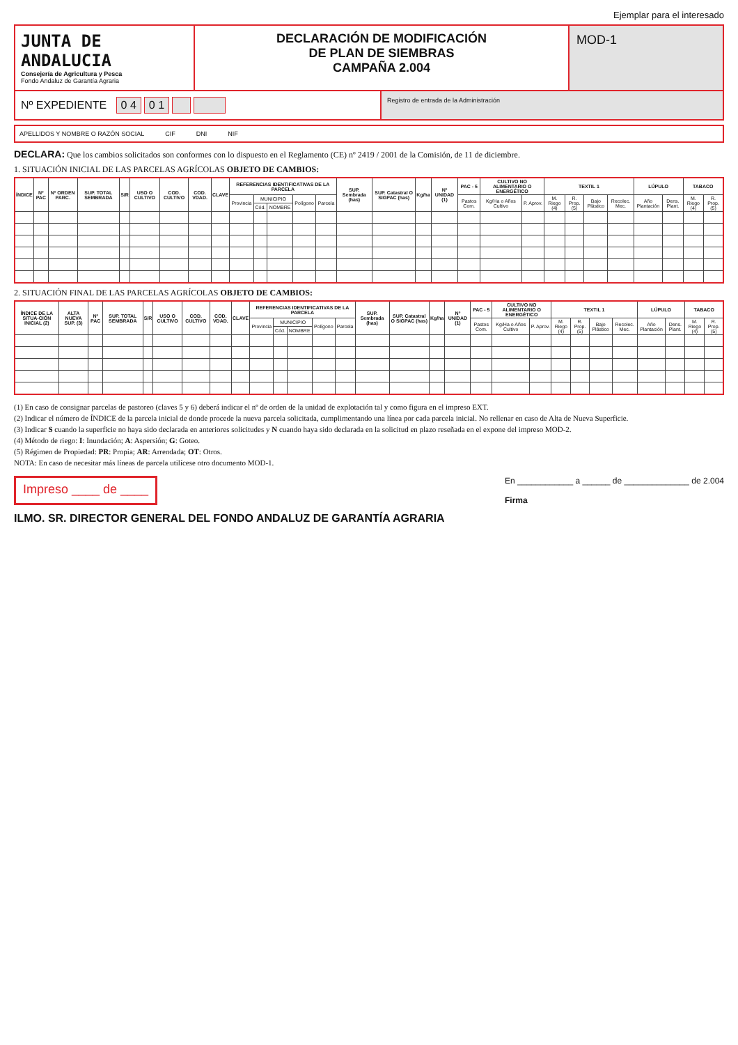Ejemplar para el interesado
JUNTA DE ANDALUCIA
Consejería de Agricultura y Pesca
Fondo Andaluz de Garantía Agraria
DECLARACIÓN DE MODIFICACIÓN
DE PLAN DE SIEMBRAS
CAMPAÑA 2.004
MOD-1
Nº EXPEDIENTE 0 4 0 1
Registro de entrada de la Administración
APELLIDOS Y NOMBRE O RAZÓN SOCIAL CIF DNI NIF
DECLARA: Que los cambios solicitados son conformes con lo dispuesto en el Reglamento (CE) nº 2419 / 2001 de la Comisión, de 11 de diciembre.
1. SITUACIÓN INICIAL DE LAS PARCELAS AGRÍCOLAS OBJETO DE CAMBIOS:
| ÍNDICE | Nº PAC | Nº ORDEN PARC. | SUP. TOTAL SEMBRADA | S/R | USO O CULTIVO | COD. CULTIVO | COD. VDAD. | CLAVE | REFERENCIAS IDENTIFICATIVAS DE LA PARCELA | | | | | SUP. Sembrada (has) | SUP. Catastral O SIGPAC (has) | Kg/ha | Nº UNIDAD (1) | PAC - 5 | CULTIVO NO ALIMENTARIO O ENERGÉTICO | | TEXTIL 1 | | | | LÚPULO | | TABACO | |
| --- | --- | --- | --- | --- | --- | --- | --- | --- | --- | --- | --- | --- | --- | --- | --- | --- | --- | --- | --- | --- | --- | --- | --- | --- | --- | --- | --- | --- |
| | | | | | | | | | Provincia | MUNICIPIO | | Polígono | Parcela | | | | | Pastos Com. | Kg/Ha o Años Cultivo | P. Aprov. | M. Riego (4) | R. Prop. (5) | Bajo Plástico | Recolec. Mec. | Año Plantación | Dens. Plant. | M. Riego (4) | R. Prop. (5) |
| | | | | | | | | | | Cód. | NOMBRE | | | | | | | | | | | | | | | | | |
2. SITUACIÓN FINAL DE LAS PARCELAS AGRÍCOLAS OBJETO DE CAMBIOS:
| ÍNDICE DE LA SITUA-CIÓN INICIAL (2) | ALTA NUEVA SUP. (3) | Nº PAC | SUP. TOTAL SEMBRADA | S/R | USO O CULTIVO | COD. CULTIVO | COD. VDAD. | CLAVE | REFERENCIAS IDENTIFICATIVAS DE LA PARCELA | | | | | SUP. Sembrada (has) | SUP. Catastral O SIGPAC (has) | Kg/ha | Nº UNIDAD (1) | PAC - 5 | CULTIVO NO ALIMENTARIO O ENERGÉTICO | | TEXTIL 1 | | | | LÚPULO | | TABACO | |
| --- | --- | --- | --- | --- | --- | --- | --- | --- | --- | --- | --- | --- | --- | --- | --- | --- | --- | --- | --- | --- | --- | --- | --- | --- | --- | --- | --- | --- |
| | | | | | | | | | Provincia | MUNICIPIO | | Polígono | Parcela | | | | | Pastos Com. | Kg/Ha o Años Cultivo | P. Aprov. | M. Riego (4) | R. Prop. (5) | Bajo Plástico | Recolec. Mec. | Año Plantación | Dens. Plant. | M. Riego (4) | R. Prop. (5) |
| | | | | | | | | | | Cód. | NOMBRE | | | | | | | | | | | | | | | | | |
(1) En caso de consignar parcelas de pastoreo (claves 5 y 6) deberá indicar el nº de orden de la unidad de explotación tal y como figura en el impreso EXT.
(2) Indicar el número de ÍNDICE de la parcela inicial de donde procede la nueva parcela solicitada, cumplimentando una línea por cada parcela inicial. No rellenar en caso de Alta de Nueva Superficie.
(3) Indicar S cuando la superficie no haya sido declarada en anteriores solicitudes y N cuando haya sido declarada en la solicitud en plazo reseñada en el expone del impreso MOD-2.
(4) Método de riego: I: Inundación; A: Aspersión; G: Goteo.
(5) Régimen de Propiedad: PR: Propia; AR: Arrendada; OT: Otros.
NOTA: En caso de necesitar más líneas de parcela utilícese otro documento MOD-1.
Impreso ____ de ____ En ____________ a ______ de ______________ de 2.004
Firma
ILMO. SR. DIRECTOR GENERAL DEL FONDO ANDALUZ DE GARANTÍA AGRARIA